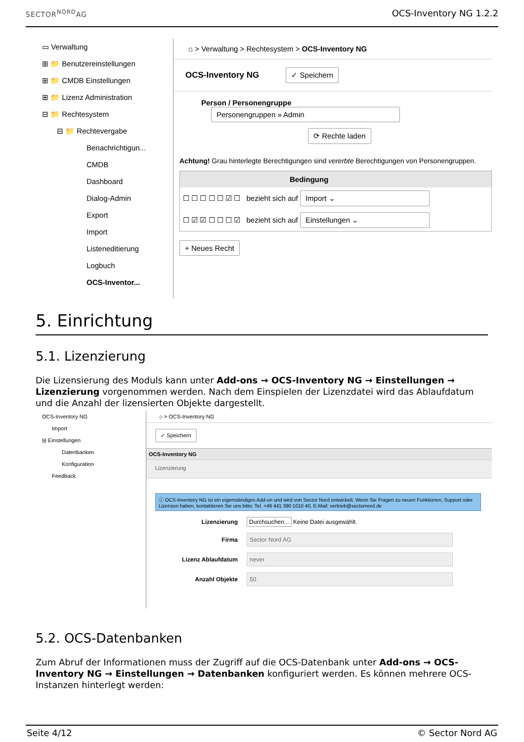SECTOR<sup>NORD</sup>AG OCS-Inventory NG 1.2.2
▭ Verwaltung
⊞ 📁 Benutzereinstellungen
⊞ 📁 CMDB Einstellungen
⊞ 📁 Lizenz Administration
⊟ 📁 Rechtesystem
⊟ 📁 Rechtevergabe
Benachrichtigun...
CMDB
Dashboard
Dialog-Admin
Export
Import
Listeneditierung
Logbuch
OCS-Inventor...
⌂ > Verwaltung > Rechtesystem > OCS-Inventory NG
OCS-Inventory NG ✓ Speichern
Person / Personengruppe Personengruppen » Admin
⟳ Rechte laden
Achtung! Grau hinterlegte Berechtigungen sind vererbte Berechtigungen von Personengruppen.
Bedingung
☐ ☐ ☐ ☐ ☐ ☑ ☐ bezieht sich auf Import ⌄
☐ ☑ ☑ ☐ ☐ ☐ ☑ bezieht sich auf Einstellungen ⌄
+ Neues Recht
5. Einrichtung
5.1. Lizenzierung
Die Lizensierung des Moduls kann unter Add-ons → OCS-Inventory NG → Einstellungen → Lizenzierung vorgenommen werden. Nach dem Einspielen der Lizenzdatei wird das Ablaufdatum und die Anzahl der lizensierten Objekte dargestellt.
OCS-Inventory NG
Import
⊟ Einstellungen
Datenbanken
Konfiguration
Feedback
⌂ > OCS-Inventory NG
✓ Speichern
OCS-Inventory NG
Lizenzierung
ⓘ OCS-Inventory NG ist ein eigenständiges Add-on und wird von Sector Nord entwickelt. Wenn Sie Fragen zu neuen Funktionen, Support oder Lizenzen haben, kontaktieren Sie uns bitte: Tel. +49 441 390 1010 40, E-Mail: vertrieb@sectornord.de
Lizenzierung Durchsuchen... Keine Datei ausgewählt.
Firma Sector Nord AG
Lizenz Ablaufdatum never
Anzahl Objekte 50
5.2. OCS-Datenbanken
Zum Abruf der Informationen muss der Zugriff auf die OCS-Datenbank unter Add-ons → OCS-Inventory NG → Einstellungen → Datenbanken konfiguriert werden. Es können mehrere OCS-Instanzen hinterlegt werden:
Seite 4/12 © Sector Nord AG